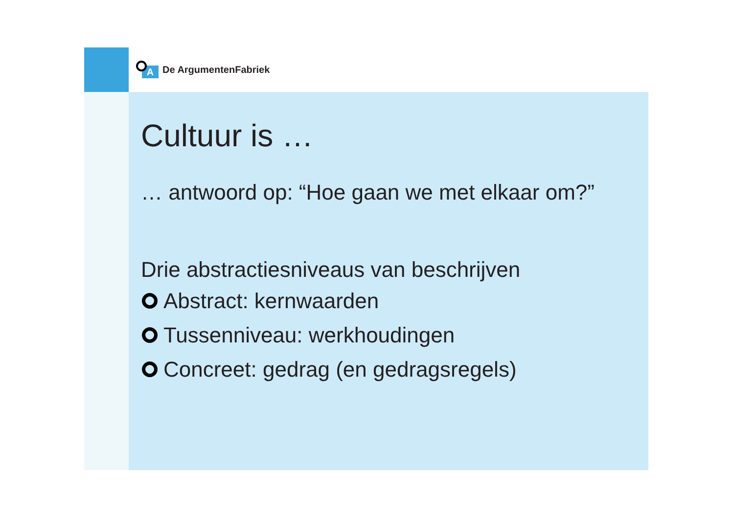A
De ArgumentenFabriek
Cultuur is …
… antwoord op: “Hoe gaan we met elkaar om?”
Drie abstractiesniveaus van beschrijven
Abstract: kernwaarden
Tussenniveau: werkhoudingen
Concreet: gedrag (en gedragsregels)